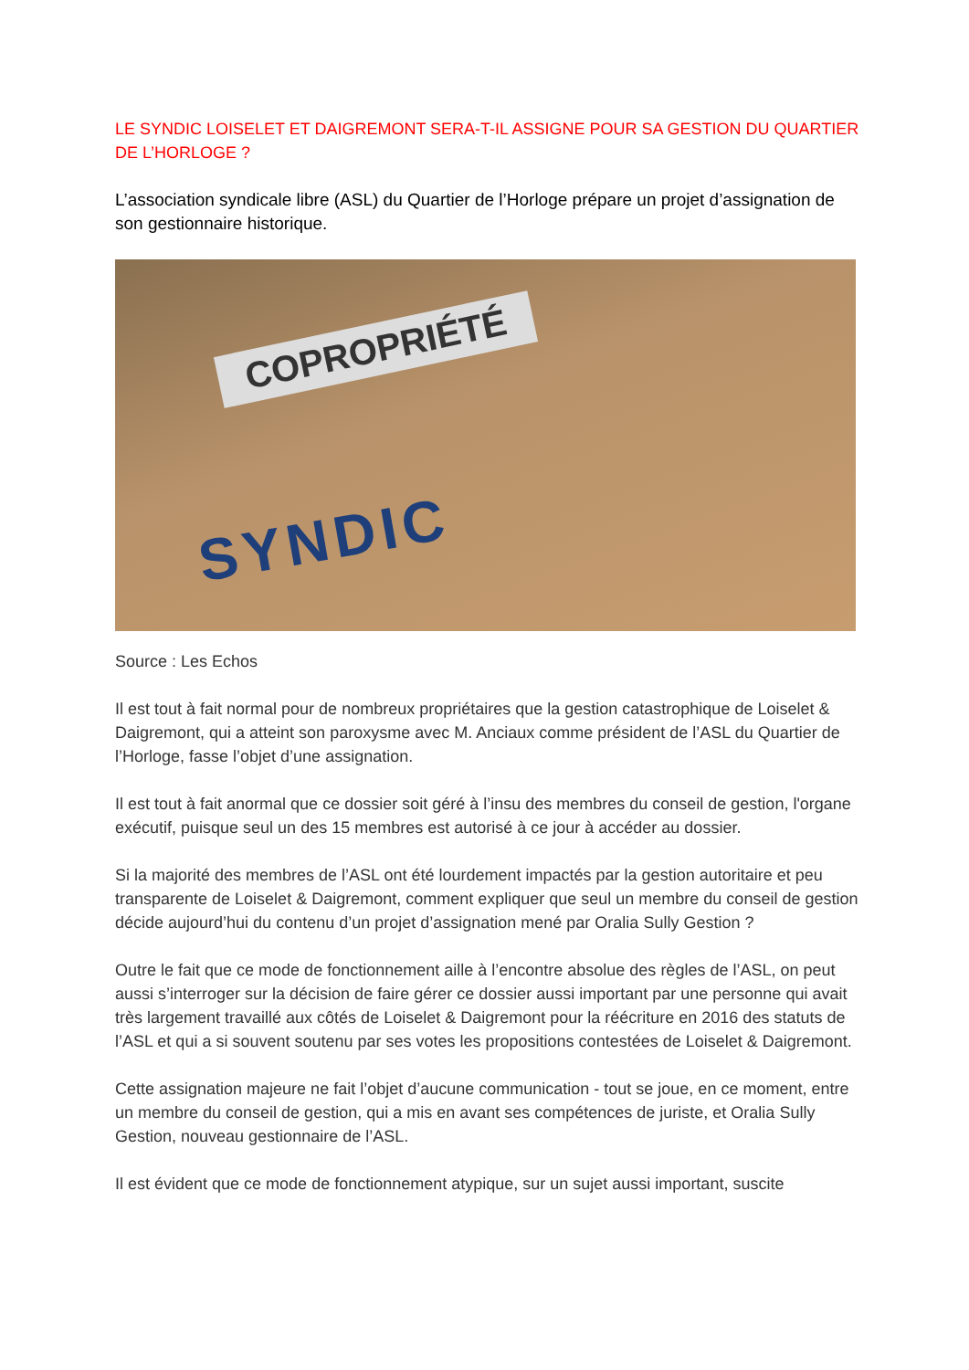LE SYNDIC LOISELET ET DAIGREMONT SERA-T-IL ASSIGNE POUR SA GESTION DU QUARTIER DE L’HORLOGE ?
L’association syndicale libre (ASL) du Quartier de l’Horloge prépare un projet d’assignation de son gestionnaire historique.
COPROPRIÉTÉ
SYNDIC
Source : Les Echos
Il est tout à fait normal pour de nombreux propriétaires que la gestion catastrophique de Loiselet & Daigremont, qui a atteint son paroxysme avec M. Anciaux comme président de l’ASL du Quartier de l’Horloge, fasse l’objet d’une assignation.
Il est tout à fait anormal que ce dossier soit géré à l’insu des membres du conseil de gestion, l'organe exécutif, puisque seul un des 15 membres est autorisé à ce jour à accéder au dossier.
Si la majorité des membres de l’ASL ont été lourdement impactés par la gestion autoritaire et peu transparente de Loiselet & Daigremont, comment expliquer que seul un membre du conseil de gestion décide aujourd’hui du contenu d’un projet d’assignation mené par Oralia Sully Gestion ?
Outre le fait que ce mode de fonctionnement aille à l’encontre absolue des règles de l’ASL, on peut aussi s’interroger sur la décision de faire gérer ce dossier aussi important par une personne qui avait très largement travaillé aux côtés de Loiselet & Daigremont pour la réécriture en 2016 des statuts de l’ASL et qui a si souvent soutenu par ses votes les propositions contestées de Loiselet & Daigremont.
Cette assignation majeure ne fait l’objet d’aucune communication - tout se joue, en ce moment, entre un membre du conseil de gestion, qui a mis en avant ses compétences de juriste, et Oralia Sully Gestion, nouveau gestionnaire de l’ASL.
Il est évident que ce mode de fonctionnement atypique, sur un sujet aussi important, suscite